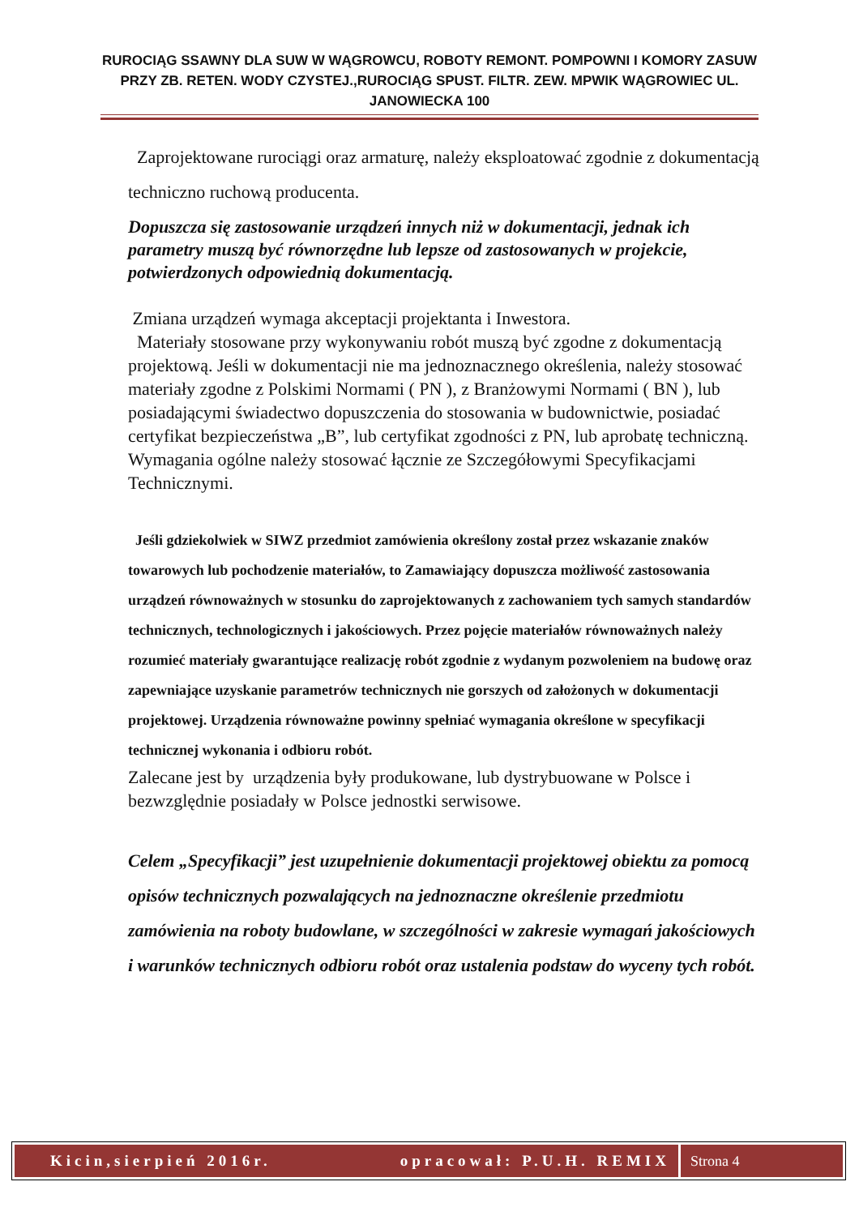RUROCIĄG SSAWNY DLA SUW W WĄGROWCU, ROBOTY REMONT. POMPOWNI I KOMORY ZASUW PRZY ZB. RETEN. WODY CZYSTEJ.,RUROCIĄG SPUST. FILTR. ZEW. MPWIK WĄGROWIEC UL. JANOWIECKA 100
Zaprojektowane rurociągi oraz armaturę, należy eksploatować zgodnie z dokumentacją techniczno ruchową producenta.
Dopuszcza się zastosowanie urządzeń innych niż w dokumentacji, jednak ich parametry muszą być równorzędne lub lepsze od zastosowanych w projekcie, potwierdzonych odpowiednią dokumentacją.
Zmiana urządzeń wymaga akceptacji projektanta i Inwestora.
Materiały stosowane przy wykonywaniu robót muszą być zgodne z dokumentacją projektową. Jeśli w dokumentacji nie ma jednoznacznego określenia, należy stosować materiały zgodne z Polskimi Normami ( PN ), z Branżowymi Normami ( BN ), lub posiadającymi świadectwo dopuszczenia do stosowania w budownictwie, posiadać certyfikat bezpieczeństwa „B”, lub certyfikat zgodności z PN, lub aprobatę techniczną.
Wymagania ogólne należy stosować łącznie ze Szczegółowymi Specyfikacjami Technicznymi.
Jeśli gdziekolwiek w SIWZ przedmiot zamówienia określony został przez wskazanie znaków towarowych lub pochodzenie materiałów, to Zamawiający dopuszcza możliwość zastosowania urządzeń równoważnych w stosunku do zaprojektowanych z zachowaniem tych samych standardów technicznych, technologicznych i jakościowych. Przez pojęcie materiałów równoważnych należy rozumieć materiały gwarantujące realizację robót zgodnie z wydanym pozwoleniem na budowę oraz zapewniające uzyskanie parametrów technicznych nie gorszych od założonych w dokumentacji projektowej. Urządzenia równoważne powinny spełniać wymagania określone w specyfikacji technicznej wykonania i odbioru robót.
Zalecane jest by urządzenia były produkowane, lub dystrybuowane w Polsce i bezwzględnie posiadały w Polsce jednostki serwisowe.
Celem „Specyfikacji” jest uzupełnienie dokumentacji projektowej obiektu za pomocą opisów technicznych pozwalających na jednoznaczne określenie przedmiotu zamówienia na roboty budowlane, w szczególności w zakresie wymagań jakościowych i warunków technicznych odbioru robót oraz ustalenia podstaw do wyceny tych robót.
Kicin,sierpień 2016r. opracował: P.U.H. REMIX
Strona 4